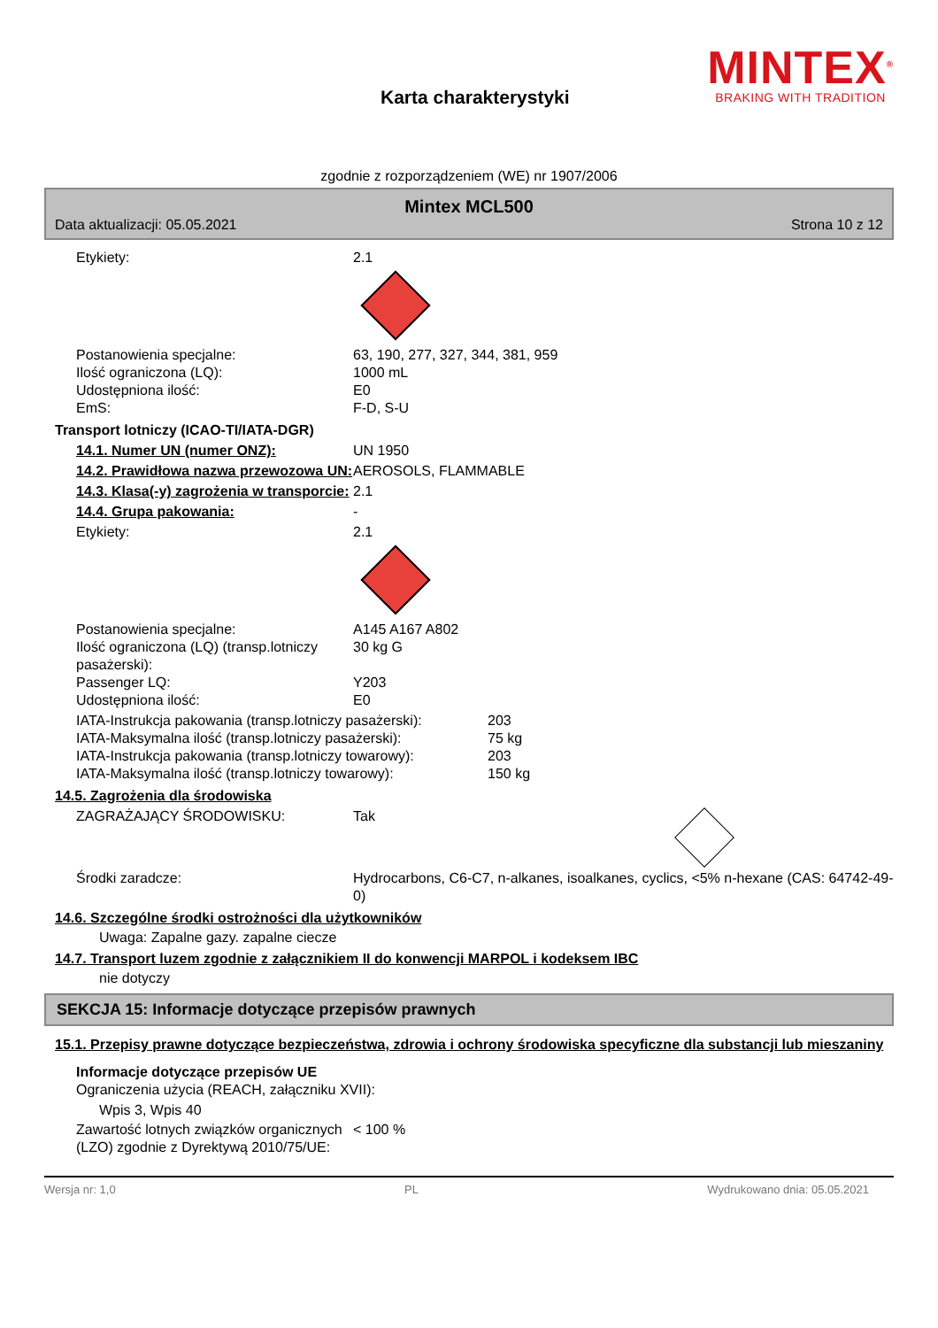Karta charakterystyki
MINTEX<sup>®</sup>
BRAKING WITH TRADITION
zgodnie z rozporządzeniem (WE) nr 1907/2006
Mintex MCL500
Data aktualizacji: 05.05.2021 Strona 10 z 12
Etykiety: 2.1
Postanowienia specjalne: 63, 190, 277, 327, 344, 381, 959
Ilość ograniczona (LQ): 1000 mL
Udostępniona ilość: E0
EmS: F-D, S-U
Transport lotniczy (ICAO-TI/IATA-DGR)
14.1. Numer UN (numer ONZ): UN 1950
14.2. Prawidłowa nazwa przewozowa UN:
AEROSOLS, FLAMMABLE
14.3. Klasa(-y) zagrożenia w transporcie:
2.1
14.4. Grupa pakowania: -
Etykiety: 2.1
Postanowienia specjalne: A145 A167 A802
Ilość ograniczona (LQ) (transp.lotniczy pasażerski):
30 kg G
Passenger LQ: Y203
Udostępniona ilość: E0
IATA-Instrukcja pakowania (transp.lotniczy pasażerski):
203
IATA-Maksymalna ilość (transp.lotniczy pasażerski):
75 kg
IATA-Instrukcja pakowania (transp.lotniczy towarowy):
203
IATA-Maksymalna ilość (transp.lotniczy towarowy):
150 kg
14.5. Zagrożenia dla środowiska
ZAGRAŻAJĄCY ŚRODOWISKU: Tak
Środki zaradcze: Hydrocarbons, C6-C7, n-alkanes, isoalkanes, cyclics, <5% n-hexane (CAS: 64742-49-0)
14.6. Szczególne środki ostrożności dla użytkowników
Uwaga: Zapalne gazy. zapalne ciecze
14.7. Transport luzem zgodnie z załącznikiem II do konwencji MARPOL i kodeksem IBC
nie dotyczy
SEKCJA 15: Informacje dotyczące przepisów prawnych
15.1. Przepisy prawne dotyczące bezpieczeństwa, zdrowia i ochrony środowiska specyficzne dla substancji lub mieszaniny
Informacje dotyczące przepisów UE
Ograniczenia użycia (REACH, załączniku XVII):
Wpis 3, Wpis 40
Zawartość lotnych związków organicznych (LZO) zgodnie z Dyrektywą 2010/75/UE:
< 100 %
Wersja nr: 1,0 PL Wydrukowano dnia: 05.05.2021